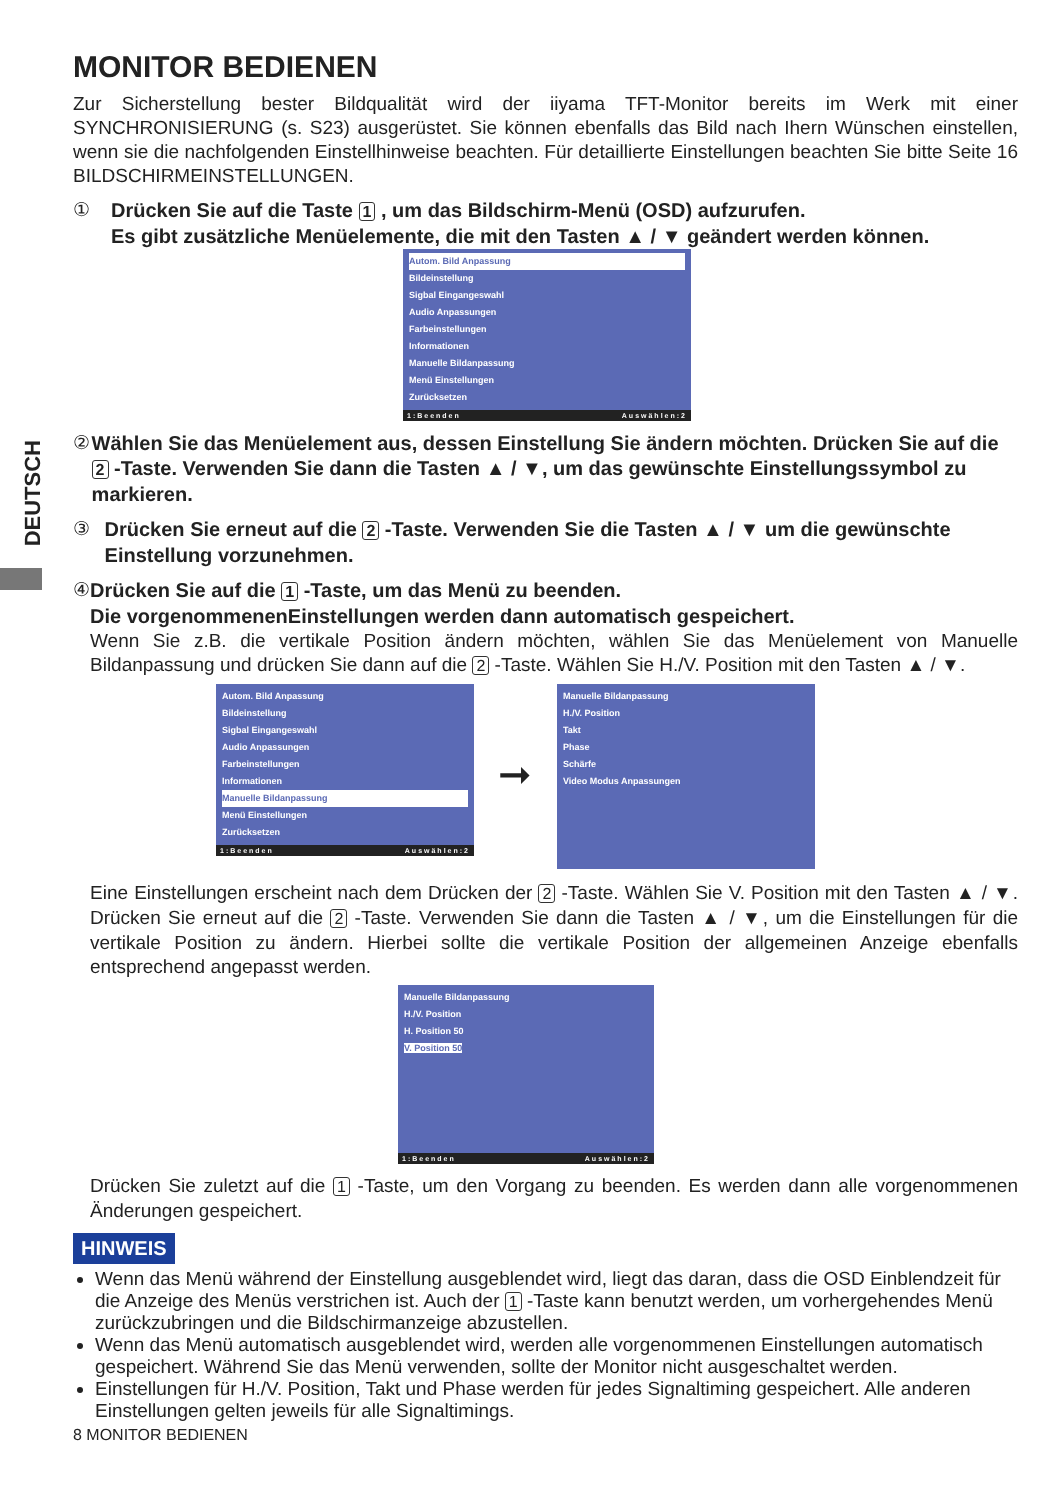DEUTSCH
MONITOR BEDIENEN
Zur Sicherstellung bester Bildqualität wird der iiyama TFT-Monitor bereits im Werk mit einer SYNCHRONISIERUNG (s. S23) ausgerüstet. Sie können ebenfalls das Bild nach Ihern Wünschen einstellen, wenn sie die nachfolgenden Einstellhinweise beachten. Für detaillierte Einstellungen beachten Sie bitte Seite 16 BILDSCHIRMEINSTELLUNGEN.
①
Drücken Sie auf die Taste 1 , um das Bildschirm-Menü (OSD) aufzurufen.
Es gibt zusätzliche Menüelemente, die mit den Tasten ▲ / ▼ geändert werden können.
Autom. Bild Anpassung
Bildeinstellung
Sigbal Eingangeswahl
Audio Anpassungen
Farbeinstellungen
Informationen
Manuelle Bildanpassung
Menü Einstellungen
Zurücksetzen
1:Beenden Auswählen:2
②
Wählen Sie das Menüelement aus, dessen Einstellung Sie ändern möchten. Drücken Sie auf die 2 -Taste. Verwenden Sie dann die Tasten ▲ / ▼, um das gewünschte Einstellungssymbol zu markieren.
③
Drücken Sie erneut auf die 2 -Taste. Verwenden Sie die Tasten ▲ / ▼ um die gewünschte Einstellung vorzunehmen.
④
Drücken Sie auf die 1 -Taste, um das Menü zu beenden.
Die vorgenommenenEinstellungen werden dann automatisch gespeichert.
Wenn Sie z.B. die vertikale Position ändern möchten, wählen Sie das Menüelement von Manuelle Bildanpassung und drücken Sie dann auf die 2 -Taste. Wählen Sie H./V. Position mit den Tasten ▲ / ▼.
Autom. Bild Anpassung
Bildeinstellung
Sigbal Eingangeswahl
Audio Anpassungen
Farbeinstellungen
Informationen
Manuelle Bildanpassung
Menü Einstellungen
Zurücksetzen
1:Beenden Auswählen:2
➞
Manuelle Bildanpassung
H./V. Position
Takt
Phase
Schärfe
Video Modus Anpassungen
Eine Einstellungen erscheint nach dem Drücken der 2 -Taste. Wählen Sie V. Position mit den Tasten ▲ / ▼. Drücken Sie erneut auf die 2 -Taste. Verwenden Sie dann die Tasten ▲ / ▼, um die Einstellungen für die vertikale Position zu ändern. Hierbei sollte die vertikale Position der allgemeinen Anzeige ebenfalls entsprechend angepasst werden.
Manuelle Bildanpassung
H./V. Position
H. Position 50
V. Position 50
1:Beenden Auswählen:2
Drücken Sie zuletzt auf die 1 -Taste, um den Vorgang zu beenden. Es werden dann alle vorgenommenen Änderungen gespeichert.
HINWEIS
Wenn das Menü während der Einstellung ausgeblendet wird, liegt das daran, dass die OSD Einblendzeit für die Anzeige des Menüs verstrichen ist. Auch der 1 -Taste kann benutzt werden, um vorhergehendes Menü zurückzubringen und die Bildschirmanzeige abzustellen.
Wenn das Menü automatisch ausgeblendet wird, werden alle vorgenommenen Einstellungen automatisch gespeichert. Während Sie das Menü verwenden, sollte der Monitor nicht ausgeschaltet werden.
Einstellungen für H./V. Position, Takt und Phase werden für jedes Signaltiming gespeichert. Alle anderen Einstellungen gelten jeweils für alle Signaltimings.
8 MONITOR BEDIENEN